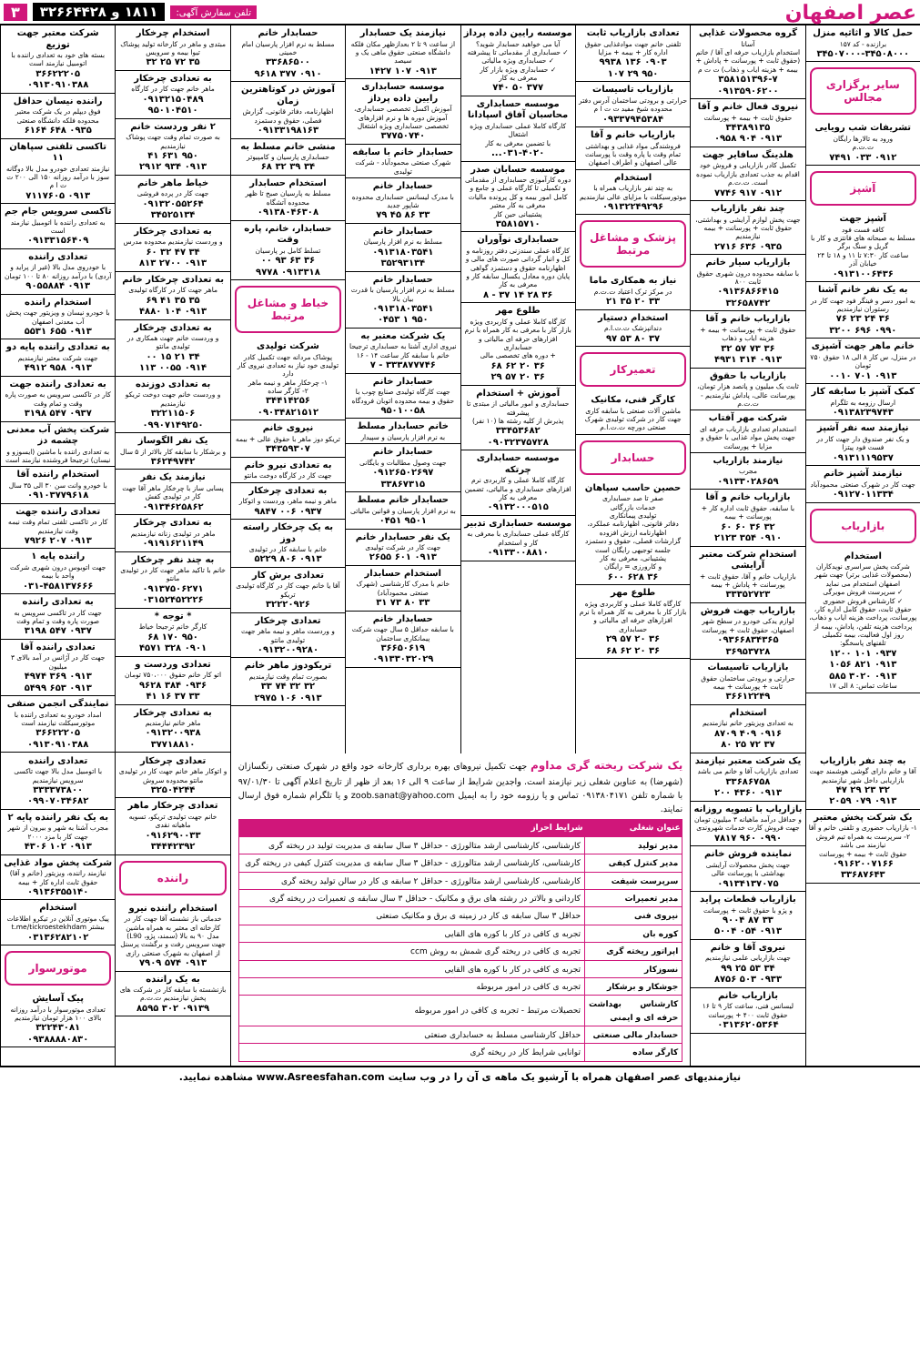عصر اصفهان
تلفن سفارش آگهی: ۱۸۱۱ و ۳۲۶۶۴۴۲۸ ۳
حمل کالا و اثاثیه منزل
برازنده - کد ۱۵۷
۳۴۵۰۷۰۰۰-۳۴۵۰۸۰۰۰
سایر برگزاری مجالس
تشریفات شب رویایی
ورود به تالارها رایگان
ت.ت.م
۰۹۱۲ ۰۳۳ ۷۴۹۱
آشپز
آشپز جهت
کافه فست فود
مسلط به صبحانه های فانتزی و کار با گریل و سنگ برگر
ساعت کار ۷:۳۰ تا ۱۱ و ۱۸ تا ۲۴
خیابان آذر
۰۹۱۳۱۰۰۶۴۳۶
به یک نفر خانم آشنا
به امور دسر و فینگر فود جهت کار در رستوران نیازمندیم
۳۶ ۲۴ ۲۳ ۷۶
۰۹۹۰ ۶۹۶ ۳۲۰۰
خانم ماهر جهت آشپزی
در منزل، س کار ۸ الی ۱۸ حقوق ۷۵۰ تومان
۰۹۱۳ ۷۰۱ ۰۰۱۰
کمک آشپز با سابقه کار
ارسال رزومه به تلگرام
۰۹۱۳۸۲۳۹۷۴۳
نیازمند سه نفر آشپز
و یک نفر صندوق دار جهت کار در فست فود پیتزا
۰۹۱۳۱۱۱۹۵۳۷
نیازمند آشپز خانم
جهت کار در شهرک صنعتی محمودآباد
۰۹۱۲۷۰۱۱۳۳۴
بازاریاب
استخدام
شرکت پخش سراسری نویدکاران (محصولات غذایی برتر) جهت شهر اصفهان استخدام می نماید
✓ سرپرست فروش مویرگی
✓ کارشناس فروش حضوری
حقوق ثابت، حقوق کامل اداره کار، پورسانت، پرداخت هزینه ایاب و ذهاب، پرداخت هزینه تلفن، پاداش، بیمه از روز اول فعالیت، بیمه تکمیلی
تلفنهای پاسخگو:
۰۹۳۷ ۱۰۱ ۱۲۰۰
۰۹۱۳ ۸۲۱ ۱۰۵۶
۰۹۱۳ ۳۰۲۰ ۵۸۵
ساعات تماس: ۸ الی ۱۷
گروه محصولات غذایی
آسانا
استخدام بازاریاب حرفه ای آقا / خانم
(حقوق ثابت + پورسانت + پاداش + بیمه + هزینه ایاب و ذهاب) ت ت م
۳۵۸۱۵۱۳۹۶-۷
۰۹۱۳۵۹۰۶۲۰۰
نیروی فعال خانم و آقا
حقوق ثابت + بیمه + پورسانت
۳۴۳۸۹۱۳۵
۰۹۱۳ ۹۰۴ ۰۹۵۸
هلدینگ سافایر جهت
تکمیل کادر بازاریابی و فروش خود اقدام به جذب تعدادی بازاریاب نموده است. ت.ت.م
۰۹۱۲ ۹۱۷ ۷۷۴۶
چند نفر بازاریاب
جهت پخش لوازم آرایشی و بهداشتی، حقوق ثابت + پورسانت + بیمه نیازمندیم
۰۹۳۵ ۶۳۶ ۲۷۱۶
بازاریاب سیار خانم
با سابقه محدوده درون شهری حقوق ثابت ۸۰۰
۰۹۱۳۶۸۶۶۴۱۵
۳۲۶۵۸۷۴۲
بازاریاب خانم و آقا
حقوق ثابت + پورسانت + بیمه + هزینه ایاب و ذهاب
۳۶ ۷۳ ۵۷ ۳۲
۰۹۱۳ ۳۱۴ ۴۹۳۱
بازاریاب با حقوق
ثابت یک میلیون و پانصد هزار تومان، پورسانت عالی، پاداش نیازمندیم - ت.ت.م
شرکت مهر آفتاب
استخدام تعدادی بازاریاب حرفه ای جهت پخش مواد غذایی با حقوق و مزایا + پورسانت
نیازمند بازاریاب
مجرب
۰۹۱۳۳۰۲۸۶۵۹
بازاریاب خانم و آقا
با سابقه، حقوق ثابت اداره کار + پورسانت + بیمه
۳۲ ۳۶ ۶۰ ۶۰
۰۹۱۰ ۳۵۴ ۲۱۲۳
استخدام شرکت معتبر آرایشی
بازاریاب خانم و آقا، حقوق ثابت + پورسانت + پاداش + بیمه
۳۳۳۵۲۷۲۳
بازاریاب جهت فروش
لوازم یدکی خودرو در سطح شهر اصفهان، حقوق ثابت + پورسانت
۰۹۳۶۶۸۳۴۳۶۵
۳۶۹۵۳۷۲۸
بازاریاب تاسیسات
حرارتی و برودتی ساختمان حقوق ثابت + پورسانت + بیمه
۳۶۶۱۲۲۴۹
استخدام
به تعدادی ویزیتور خانم نیازمندیم
۰۹۱۶ ۴۰۹ ۸۷۰۹
۳۷ ۷۲ ۲۵ ۸۰
تعدادی بازاریاب ثابت
تلفنی خانم جهت موادغذایی حقوق اداره کار + بیمه + مزایا
۰۹۰۳ ۱۳۶ ۹۹۳۸
۹۵۰ ۲۹ ۱۰۷
بازاریاب تاسیسات
حرارتی و برودتی ساختمان آدرس دفتر محدوده شیخ مفید ت ت ا م
۰۹۳۳۷۹۴۵۳۸۴
بازاریاب خانم و آقا
فروشندگی مواد غذایی و بهداشتی تمام وقت یا پاره وقت با پورسانت عالی اصفهان و اطراف اصفهان
استخدام
به چند نفر بازاریاب همراه با موتورسیکلت با مزایای عالی نیازمندیم
۰۹۱۳۲۲۴۹۲۹۶
پزشک و مشاغل مرتبط
نیاز به همکاری ماما
در مرکز ترک اعتیاد ت.ت.م
۳۳ ۲۰ ۳۵ ۲۱
استخدام دستیار
دندانپزشک ت.ت.ا.م
۳۷ ۸۰ ۵۳ ۹۷
تعمیرکار
کارگر فنی، مکانیک
ماشین آلات صنعتی با سابقه کاری جهت کار در شرکت تولیدی شهرک صنعتی دورچه ت.ت.ا.م
حسابدار
حصین حاسب سپاهان
صفر تا صد حسابداری
خدمات بازرگانی
تولیدی پیمانکاری
دفاتر قانونی، اظهارنامه عملکرد، اظهارنامه ارزش افزوده
گزارشات فصلی، حقوق و دستمزد
جلسه توجیهی رایگان است
پشتیبانی، معرفی به کار
و کارورزی = رایگان
۳۶ ۶۲۸ ۶۰۰
طلوع مهر
کارگاه کاملا عملی و کاربردی ویژه بازار کار با معرفی به کار همراه با نرم افزارهای حرفه ای مالیاتی و حسابداری
۳۶ ۲۰ ۵۷ ۲۹
۳۶ ۲۰ ۶۲ ۶۸
موسسه رایین داده پرداز
آیا می خواهید حسابدار شوید؟
✓ حسابداری از مقدماتی تا پیشرفته
✓ حسابداری ویژه مالیاتی
✓ حسابداری ویژه بازار کار
معرفی به کار
۳۷۷ ۵۰ ۷۴۰
موسسه حسابداری محاسبان آفاق اسپادانا
کارگاه کاملا عملی حسابداری ویژه اشتغال
با تضمین معرفی به کار
۰۳۱-۴۰۲۰...
موسسه حسابان صدر
دوره کارآموزی حسابداری از مقدماتی و تکمیلی تا کارگاه عملی و جامع و کامل امور بیمه و کل پرونده مالیات
معرفی به کار معتبر
پشتیبانی حین کار
۳۵۸۱۵۷۱۰
حسابداری نوآوران
کارگاه عملی سندزنی دفتر روزنامه و کل و انبار گردانی صورت های مالی و اظهارنامه حقوق و دستمزد گواهی پایان دوره معادل یکسال سابقه کار و معرفی به کار
۳۶ ۲۸ ۱۴ ۳۷ - ۸
طلوع مهر
کارگاه کاملا عملی و کاربردی ویژه بازار کار با معرفی به کار همراه با نرم افزارهای حرفه ای مالیاتی و حسابداری
+ دوره های تخصصی مالی
۳۶ ۲۰ ۶۲ ۶۸
۳۶ ۲۰ ۵۷ ۲۹
آموزش + استخدام
حسابداری و امور مالیاتی از مبتدی تا پیشرفته
پذیرش از کلیه رشته ها (۱۰ نفر)
۳۳۴۵۳۶۸۲
۰۹۰۳۲۳۷۵۷۲۸
موسسه حسابداری چرتکه
کارگاه کاملا عملی و کاربردی نرم افزارهای حسابداری و مالیاتی، تضمین معرفی به کار
۰۹۱۳۲۰۰۰۵۱۵
موسسه حسابداری تدبیر
کارگاه عملی حسابداری با معرفی به کار و استخدام
۰۹۱۳۳۰۰۸۸۱۰
نیازمند یک حسابدار
از ساعت ۹ تا ۲ بعدازظهر مکان فلکه دانشگاه صنعتی حقوق ماهی یک و سیصد
۰۹۱۳ ۱۰۷ ۱۴۲۷
موسسه حسابداری رایین داده پرداز
آموزش اکسل تخصصی حسابداری، آموزش دوره ها و نرم افزارهای تخصصی حسابداری ویژه اشتغال
۳۷۷۵۰۷۴۰
حسابدار خانم با سابقه
شهرک صنعتی محمودآباد - شرکت تولیدی
حسابدار خانم
با مدرک لیسانس حسابداری محدوده شاپور جدید
۳۳ ۸۶ ۴۵ ۷۹
حسابدار خانم
مسلط به نرم افزار پارسیان
۰۹۱۳۱۸۰۳۵۴۱
۳۵۲۹۳۱۳۴
حسابدار خانم
مسلط به نرم افزار پارسیان با قدرت بیان بالا
۰۹۱۳۱۸۰۳۵۴۱
۹۵۰ ۱ ۰۴۵۳
یک شرکت معتبر به
نیروی اداری آشنا به حسابداری ترجیحا خانم با سابقه کار ساعت ۱۴ - ۱۶
۳۳۳۸۷۷۷۴۶ - ۷
حسابدار خانم
جهت کارگاه تولیدی صنایع چوب با حقوق و بیمه محدوده اتوبان فرودگاه
۹۵۰۱۰۰۵۸
خانم حسابدار مسلط
به نرم افزار پارسیان و سپیدار
حسابدار خانم
جهت وصول مطالبات و بایگانی
۰۹۱۲۶۵۰۲۶۹۷
۳۳۸۶۷۳۱۵
حسابدار خانم مسلط
به نرم افزار پارسیان و قوانین مالیاتی
۹۵۰۱ ۰۴۵۱
یک نفر حسابدار خانم
جهت کار در شرکت تولیدی
۰۹۱۳ ۶۰۱ ۲۶۵۵
استخدام حسابدار
خانم با مدرک کارشناسی (شهرک صنعتی محمودآباد)
۳۳ ۸۰ ۷۳ ۳۱
حسابدار خانم
با سابقه حداقل ۵ سال جهت شرکت پیمانکاری ساختمان
۳۶۶۵۰۶۱۹
۰۹۱۳۳۰۳۲۰۲۹
حسابدار خانم
مسلط به نرم افزار پارسیان امام خمینی
۳۳۶۸۶۵۰۰
۰۹۱۰ ۳۷۷ ۹۶۱۸
آموزش در کوتاهترین زمان
اظهارنامه، دفاتر قانونی، گزارش فصلی، حقوق و دستمزد
۰۹۱۳۳۱۹۸۱۶۳
منشی خانم مسلط به
حسابداری پارسیان و کامپیوتر
۳۴ ۳۹ ۳۲ ۶۸
استخدام حسابدار
مسلط به پارسیان صبح تا ظهر محدوده آتشگاه
۰۹۱۳۸۰۴۶۳۰۸
حسابدار، خانم، پاره وقت
تسلط کامل بر پارسیان
۳۶ ۶۳ ۹۳ ۰۰
۰۹۱۳۳۱۸ ۹۷۷۸
خیاط و مشاغل مرتبط
شرکت تولیدی
پوشاک مردانه جهت تکمیل کادر تولیدی خود نیاز به تعدادی نیروی کار دارد
۱- چرخکار ماهر و نیمه ماهر
۲- کارگر ساده
۳۴۴۱۴۲۵۶
۰۹۰۳۴۸۲۱۵۱۲
نیروی خانم
تریکو دوز ماهر با حقوق عالی + بیمه
۳۴۳۵۹۳۰۷
به تعدادی نیرو خانم
جهت کار در کارگاه دوخت مانتو
به تعدادی چرخکار
ماهر و نیمه ماهر، وردست و اتوکار
۰۹۳۷ ۰۰۶ ۹۸۴۷
به یک چرخکار راسته دوز
خانم با سابقه کار در تولیدی
۰۹۱۳ ۸۰۶ ۵۲۲۹
تعدادی برش کار
آقا یا خانم جهت کار در کارگاه تولیدی تریکو
۳۲۲۲۰۹۲۶
تعدادی چرخکار
و وردست ماهر و نیمه ماهر جهت تولیدی مانتو
۰۹۱۳۲۰۰۹۲۸۰
تریکودوز ماهر خانم
بصورت تمام وقت نیازمندیم
۳۲ ۳۲ ۷۴ ۳۳
۰۹۱۳ ۱۰۶ ۲۹۷۵
استخدام چرخکار
مبتدی و ماهر در کارخانه تولید پوشاک تیوا بیمه و سرویس
۳۵ ۷۲ ۲۵ ۳۲
به تعدادی چرخکار
ماهر خانم جهت کار در کارگاه
۰۹۱۳۲۱۵۰۴۸۹
۹۵۰۱۰۴۵۱۰
۲ نفر وردست خانم
به صورت تمام وقت جهت پوشاک نیازمندیم
۹۵۰ ۶۳۱ ۴۱
۰۹۱۳ ۹۳۴ ۲۹۱۲
خیاط ماهر خانم
جهت کار در پرده فروشی
۰۹۱۳۲۰۵۵۲۶۴
۳۴۵۲۵۱۳۴
به تعدادی چرخکار
و وردست نیازمندیم محدوده مدرس
۳۴ ۴۷ ۳۲ ۶۰
۰۹۱۳ ۲۷۰۰ ۸۱۳
به تعدادی چرخکار خانم
ماهر جهت کار در کارگاه تولیدی
۳۵ ۳۵ ۴۱ ۶۹
۰۹۱۳ ۱۰۴ ۴۸۸۰
به تعدادی چرخکار
و وردست خانم جهت همکاری در تولیدی مانتو
۳۴ ۲۱ ۱۵ ۰۰
۰۹۱۴ ۰۰۵۵ ۱۱۳
به تعدادی دوزنده
و وردست خانم جهت دوخت تریکو نیازمندیم
۳۲۲۱۱۵۰۶
۰۹۹۰۷۱۴۹۲۵۰
یک نفر الگوساز
و برشکار با سابقه کار بالاتر از ۵ سال
۳۶۲۴۹۷۴۲
نیازمند یک نفر
پسابی ساز با چرخکار ماهر آقا جهت کار در تولیدی کفش
۰۹۱۳۴۶۲۵۸۶۲
به تعدادی چرخکار
ماهر در تولیدی زنانه نیازمندیم
۰۹۱۹۱۶۲۱۱۴۹
به چند نفر چرخکار
خانم با تاکید ماهر جهت کار در تولیدی مانتو
۰۹۱۳۷۵۰۶۲۷۱
۰۳۱۵۲۴۵۲۲۲۶
* توجه *
کارگر خانم ترجیحا خیاط
۹۵۰ ۱۷۰ ۶۸
۰۹۰۱ ۳۲۸ ۴۵۷۱
تعدادی وردست و
اتو کار خانم حقوق ۷۵۰،۰۰۰ تومان
۰۹۳۶ ۳۸۴ ۹۶۲۸
۳۳ ۳۷ ۱۶ ۴۱
به تعدادی چرخکار
ماهر خانم نیازمندیم
۰۹۱۳۲۰۰۹۳۸
۳۷۷۱۸۸۱۰
شرکت معتبر جهت توزیع
بسته های خود به تعدادی راننده با اتومبیل نیازمند است
۳۶۶۲۲۲۰۵
۰۹۱۳۰۹۱۰۳۸۸
راننده نیسان حداقل
فوق دیپلم در یک شرکت معتبر محدوده فلکه دانشگاه صنعتی
۰۹۳۵ ۶۴۸ ۶۱۶۴
تاکسی تلفنی سپاهان ۱۱
نیازمند تعدادی خودرو مدل بالا دوگانه سوز با درآمد روزانه ۱۵۰ الی ۲۰۰ ت ت ا م
۰۹۱۳ ۷۱۱۷۶۰۵
تاکسی سرویس جام جم
به تعدادی راننده با اتومبیل نیازمند است
۰۹۱۳۳۱۵۶۴۰۹
تعدادی راننده
با خودروی مدل بالا (غیر از پراید و آردی) با درآمد روزانه ۸۰ تا ۱۰۰ تومان
۰۹۱۳ ۹۰۵۵۸۸۴
استخدام راننده
با خودرو نیسان و ویزیتور جهت پخش آب معدنی اصفهان
۰۹۱۳ ۶۵۵ ۵۵۳۱
به تعدادی راننده پایه دو
جهت شرکت معتبر نیازمندیم
۰۹۱۳ ۹۵۸ ۴۹۱۲
به تعدادی راننده جهت
کار در تاکسی سرویس به صورت پاره وقت و تمام وقت
۰۹۳۷ ۵۴۷ ۳۱۹۸
شرکت پخش آب معدنی چشمه دز
به تعدادی راننده با ماشین (ایسوزو و نیسان) ترجیحا فروشنده نیازمند است
استخدام راننده آقا
با خودرو وانت سن ۳۰ الی ۳۵ سال
۰۹۱۰۳۷۷۹۶۱۸
تعدادی راننده جهت
کار در تاکسی تلفنی تمام وقت نیمه وقت نیازمندیم
۰۹۱۳ ۲۰۷ ۷۹۲۶
راننده پایه ۱
جهت اتوبوس درون شهری شرکت واحد با بیمه
۰۳۱-۴۵۸۱۳۷۶۶۶
به تعدادی راننده
جهت کار در تاکسی سرویس به صورت پاره وقت و تمام وقت
۰۹۳۷ ۵۴۷ ۳۱۹۸
تعدادی راننده آقا
جهت کار در آژانس در آمد بالای ۳ میلیون
۰۹۱۳ ۳۶۹ ۴۹۷۴
۰۹۱۳ ۶۵۳ ۵۴۹۹
نمایندگی انجمن صنفی
امداد خودرو به تعدادی راننده با موتورسیکلت نیازمند است
۳۶۶۲۲۲۰۵
۰۹۱۳۰۹۱۰۳۸۸
به چند نفر بازاریاب
آقا و خانم دارای گوشی هوشمند جهت بازاریابی داخل شهر نیازمندیم
۳۲ ۲۳ ۲۹ ۴۷
۰۹۱۳ ۰۷۹ ۲۰۵۹
یک شرکت پخش معتبر
۱- بازاریاب حضوری و تلفنی خانم و آقا
۲- سرپرست به همراه تیم فروش نیازمند می باشد
حقوق ثابت + بیمه + پورسانت
۰۹۱۶۲۰۰۷۱۶۶
۳۳۶۸۷۶۴۳
یک شرکت معتبر نیازمند
تعدادی بازاریاب آقا و خانم می باشد
۳۳۶۸۶۷۵۸
۰۹۱۳ ۴۳۶۰ ۲۰۰
بازاریاب با تسویه روزانه
و حداقل درآمد ماهیانه ۳ میلیون تومان جهت فروش کارت خدمات شهروندی
۰۹۹۰ ۹۶۰ ۷۸۱۷
نماینده فروش خانم
جهت پخش محصولات آرایشی بهداشتی با پورسانت عالی
۰۹۱۳۴۱۳۷۰۷۵
بازاریاب قطعات پراید
و پژو با حقوق ثابت + پورسانت
۳۳ ۸۷ ۹۰۰۴
۰۹۱۳ ۰۵۴ ۵۰۰۴
نیروی آقا و خانم
جهت بازاریابی علمی نیازمندیم
۳۴ ۵۳ ۲۵ ۹۹
۰۹۳۳ ۵۰۳ ۸۷۵۶
بازاریاب خانم
لیسانس فنی، ساعت کار ۹ تا ۱۶ حقوق ثابت ۴۰۰ + پورسانت
۰۳۱۳۶۲۰۵۳۶۴
یک شرکت ریخته گری مداوم جهت تکمیل نیروهای بهره برداری کارخانه خود واقع در شهرک صنعتی رنگسازان (شهرضا) به عناوین شغلی زیر نیازمند است. واجدین شرایط از ساعت ۹ الی ۱۶ بعد از ظهر از تاریخ اعلام آگهی تا ۹۷/۰۱/۳۰ با شماره تلفن ۰۹۱۳۸۰۴۱۷۱ تماس و یا رزومه خود را به ایمیل zoob.sanat@yahoo.com و یا تلگرام شماره فوق ارسال نمایند.
| عنوان شغلی | شرایط احراز |
| --- | --- |
| مدیر تولید | کارشناسی، کارشناسی ارشد متالورژی - حداقل ۳ سال سابقه ی مدیریت تولید در ریخته گری |
| مدیر کنترل کیفی | کارشناسی، کارشناسی ارشد متالورژی - حداقل ۳ سال سابقه ی مدیریت کنترل کیفی در ریخته گری |
| سرپرست شیفت | کارشناسی، کارشناسی ارشد متالورژی - حداقل ۲ سابقه ی کار در سالن تولید ریخته گری |
| مدیر تعمیرات | کاردانی و بالاتر در رشته های برق و مکانیک - حداقل ۳ سال سابقه ی تعمیرات در ریخته گری |
| نیروی فنی | حداقل ۳ سال سابقه ی کار در زمینه ی برق و مکانیک صنعتی |
| کوره بان | تجربه ی کافی در کار با کوره های القایی |
| اپراتور ریخته گری | تجربه ی کافی در ریخته گری شمش به روش ccm |
| نسوزکار | تجربه ی کافی در کار با کوره های القایی |
| جوشکار و برشکار | تجربه ی کافی در امور مربوطه |
| کارشناس بهداشت حرفه ای و ایمنی | تحصیلات مرتبط - تجربه ی کافی در امور مربوطه |
| حسابدار مالی صنعتی | حداقل کارشناسی مسلط به حسابداری صنعتی |
| کارگر ساده | توانایی شرایط کار در ریخته گری |
تعدادی چرخکار
و اتوکار ماهر خانم جهت کار در تولیدی مانتو محدوده سروش
۳۲۵۰۴۲۴۴
تعدادی چرخکار ماهر
خانم جهت تولیدی تریکو، تسویه ماهیانه نقدی
۰۹۱۶۲۹۰۰۳۳
۳۴۴۴۲۳۹۲
راننده
استخدام راننده نیرو
خدماتی باز نشسته آقا جهت کار در کارخانه ای معتبر به همراه ماشین مدل ۹۰ به بالا (سمند، پژو، L90) جهت سرویس رفت و برگشت پرسنل از اصفهان به شهرک صنعتی رازی
۰۹۱۳ ۵۷۴ ۷۹۰۹
به یک راننده
بازنشسته با سابقه کار در شرکت های پخش نیازمندیم ت.ت.م
۰۹۱۳۹ ۳۰۲ ۸۵۹۵
تعدادی راننده
با اتومبیل مدل بالا جهت تاکسی سرویس نیازمندیم
۳۳۳۳۷۳۸۰۰
۰۹۹۰۷۰۳۴۶۸۲
به یک نفر راننده پایه ۲
مجرب آشنا به شهر و بیرون از شهر جهت کار با مزد ۲۰۰۰
۰۹۱۳ ۱۰۲ ۴۳۰۶
شرکت پخش مواد غذایی
نیازمند راننده، ویزیتور (خانم و آقا) حقوق ثابت اداره کار + بیمه
۰۹۱۳۶۳۵۵۱۴۰
استخدام
پیک موتوری آنلاین در تیکرو اطلاعات بیشتر t.me/tickroestekhdam
۰۳۱۳۶۲۸۲۱۰۲
موتورسوار
پیک آسایش
تعدادی موتورسوار با درآمد روزانه بالای ۱۰۰ هزار تومان نیازمندیم
۳۲۲۴۳۰۸۱
۰۹۳۸۸۸۸۰۸۳۰
نیازمندیهای عصر اصفهان همراه با آرشیو یک ماهه ی آن را در وب سایت www.Asreesfahan.com مشاهده نمایید.